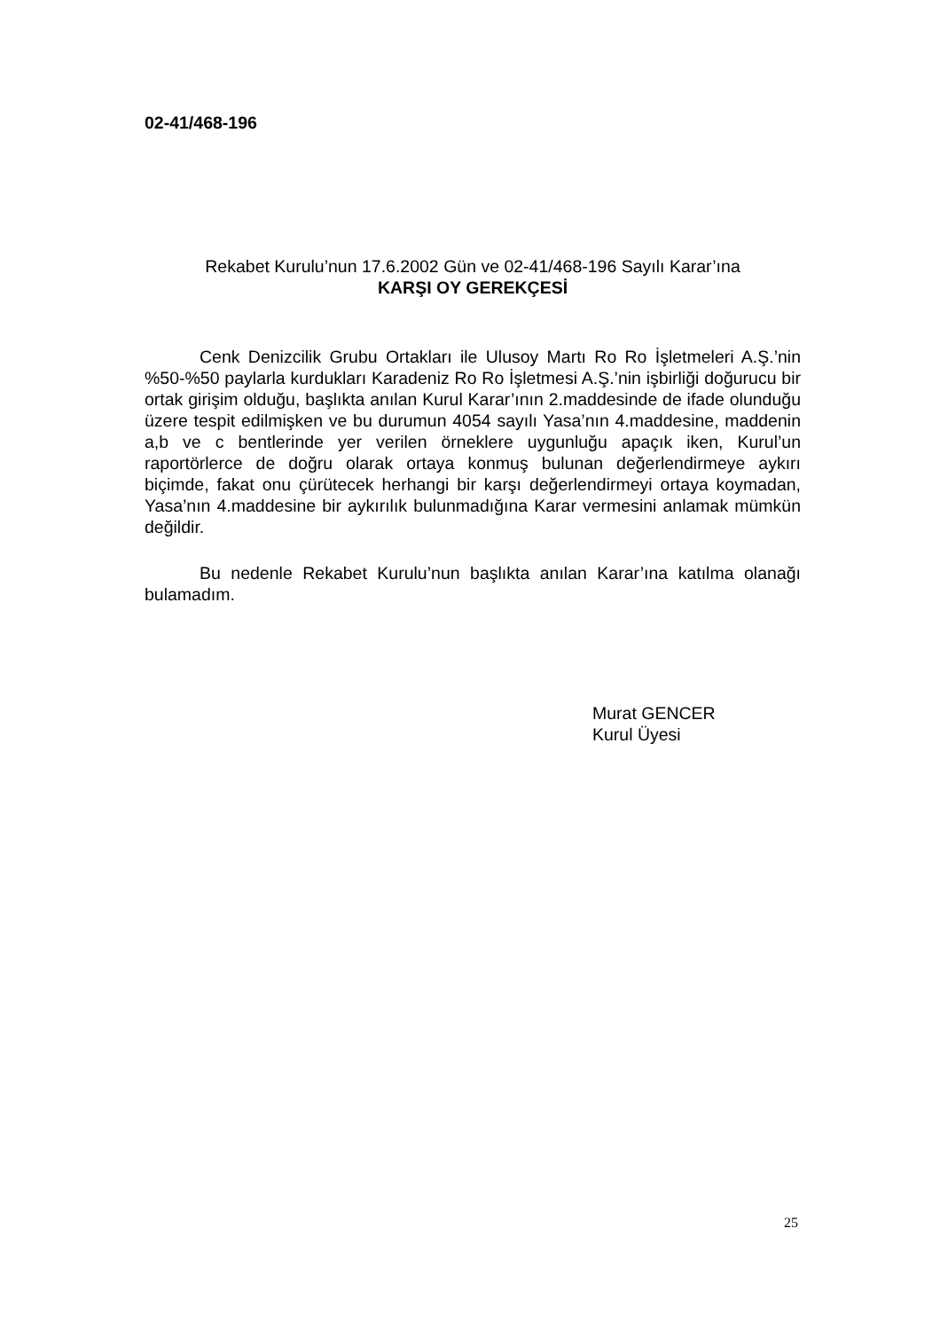02-41/468-196
Rekabet Kurulu’nun 17.6.2002 Gün ve 02-41/468-196 Sayılı Karar’ına
KARŞI OY GEREKÇESİ
Cenk Denizcilik Grubu Ortakları ile Ulusoy Martı Ro Ro İşletmeleri A.Ş.’nin %50-%50 paylarla kurdukları Karadeniz Ro Ro İşletmesi A.Ş.’nin işbirliği doğurucu bir ortak girişim olduğu, başlıkta anılan Kurul Karar’ının 2.maddesinde de ifade olunduğu üzere tespit edilmişken ve bu durumun 4054 sayılı Yasa’nın 4.maddesine, maddenin a,b ve c bentlerinde yer verilen örneklere uygunluğu apaçık iken, Kurul’un raportörlerce de doğru olarak ortaya konmuş bulunan değerlendirmeye aykırı biçimde, fakat onu çürütecek herhangi bir karşı değerlendirmeyi ortaya koymadan, Yasa’nın 4.maddesine bir aykırılık bulunmadığına Karar vermesini anlamak mümkün değildir.
Bu nedenle Rekabet Kurulu’nun başlıkta anılan Karar’ına katılma olanağı bulamadım.
Murat GENCER
Kurul Üyesi
25